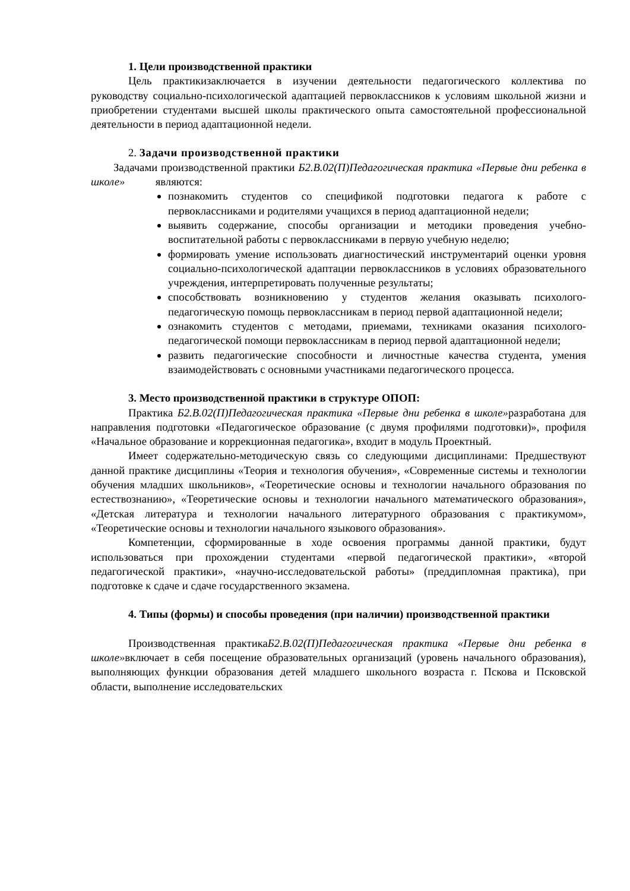1. Цели производственной практики
Цель практикизаключается в изучении деятельности педагогического коллектива по руководству социально-психологической адаптацией первоклассников к условиям школьной жизни и приобретении студентами высшей школы практического опыта самостоятельной профессиональной деятельности в период адаптационной недели.
2. Задачи производственной практики
Задачами производственной практики Б2.В.02(П)Педагогическая практика «Первые дни ребенка в школе» являются:
познакомить студентов со спецификой подготовки педагога к работе с первоклассниками и родителями учащихся в период адаптационной недели;
выявить содержание, способы организации и методики проведения учебно-воспитательной работы с первоклассниками в первую учебную неделю;
формировать умение использовать диагностический инструментарий оценки уровня социально-психологической адаптации первоклассников в условиях образовательного учреждения, интерпретировать полученные результаты;
способствовать возникновению у студентов желания оказывать психолого-педагогическую помощь первоклассникам в период первой адаптационной недели;
ознакомить студентов с методами, приемами, техниками оказания психолого-педагогической помощи первоклассникам в период первой адаптационной недели;
развить педагогические способности и личностные качества студента, умения взаимодействовать с основными участниками педагогического процесса.
3. Место производственной практики в структуре ОПОП:
Практика Б2.В.02(П)Педагогическая практика «Первые дни ребенка в школе»разработана для направления подготовки «Педагогическое образование (с двумя профилями подготовки)», профиля «Начальное образование и коррекционная педагогика», входит в модуль Проектный.
Имеет содержательно-методическую связь со следующими дисциплинами: Предшествуют данной практике дисциплины «Теория и технология обучения», «Современные системы и технологии обучения младших школьников», «Теоретические основы и технологии начального образования по естествознанию», «Теоретические основы и технологии начального математического образования», «Детская литература и технологии начального литературного образования с практикумом», «Теоретические основы и технологии начального языкового образования».
Компетенции, сформированные в ходе освоения программы данной практики, будут использоваться при прохождении студентами «первой педагогической практики», «второй педагогической практики», «научно-исследовательской работы» (преддипломная практика), при подготовке к сдаче и сдаче государственного экзамена.
4. Типы (формы) и способы проведения (при наличии) производственной практики
Производственная практикаБ2.В.02(П)Педагогическая практика «Первые дни ребенка в школе»включает в себя посещение образовательных организаций (уровень начального образования), выполняющих функции образования детей младшего школьного возраста г. Пскова и Псковской области, выполнение исследовательских